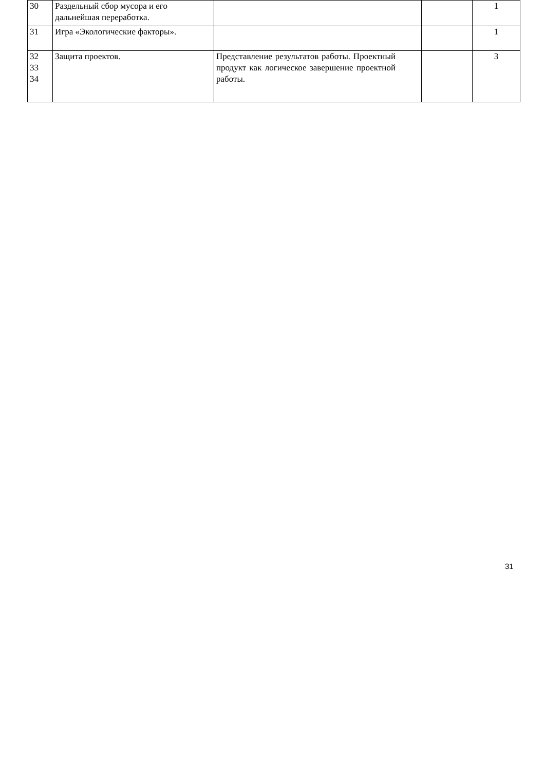| 30 | Раздельный сбор мусора и его дальнейшая переработка. | | | 1 |
| 31 | Игра «Экологические факторы». | | | 1 |
| 32 33 34 | Защита проектов. | Представление результатов работы. Проектный продукт как логическое завершение проектной работы. | | 3 |
31